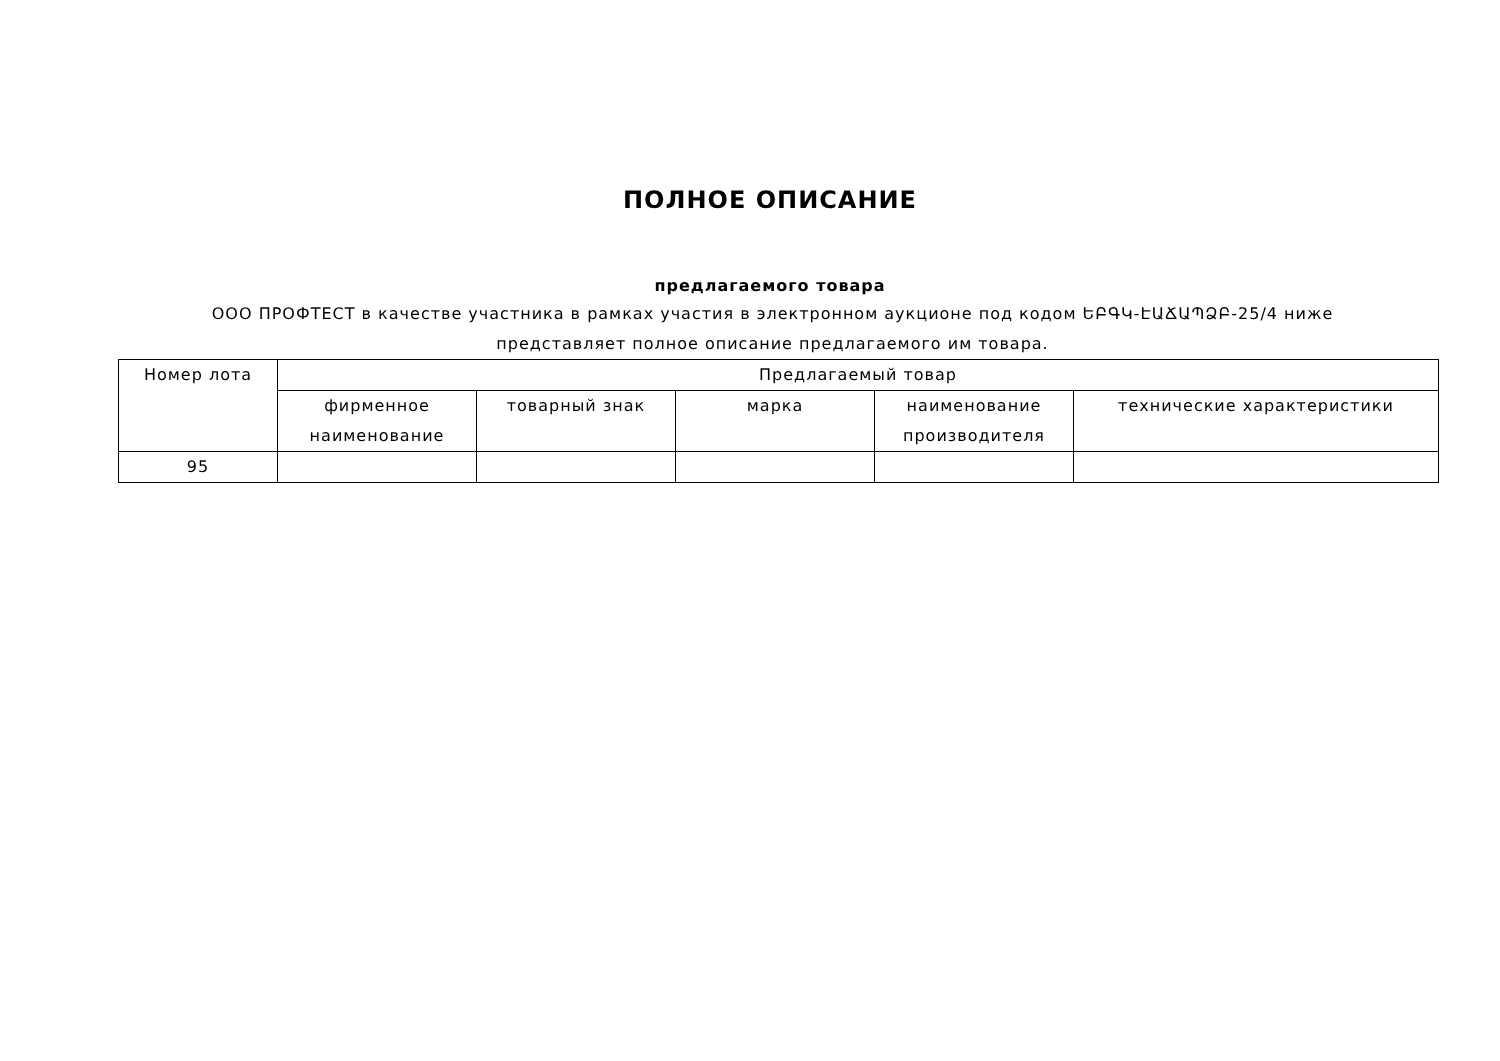ПОЛНОЕ ОПИСАНИЕ
предлагаемого товара
ООО ПРОФТЕСТ в качестве участника в рамках участия в электронном аукционе под кодом ԵԲԳԿ-ԷԱՃԱՊՁԲ-25/4 ниже представляет полное описание предлагаемого им товара.
| Номер лота | Предлагаемый товар | | | | |
| --- | --- | --- | --- | --- | --- |
| | фирменное наименование | товарный знак | марка | наименование производителя | технические характеристики |
| 95 | | | | | |